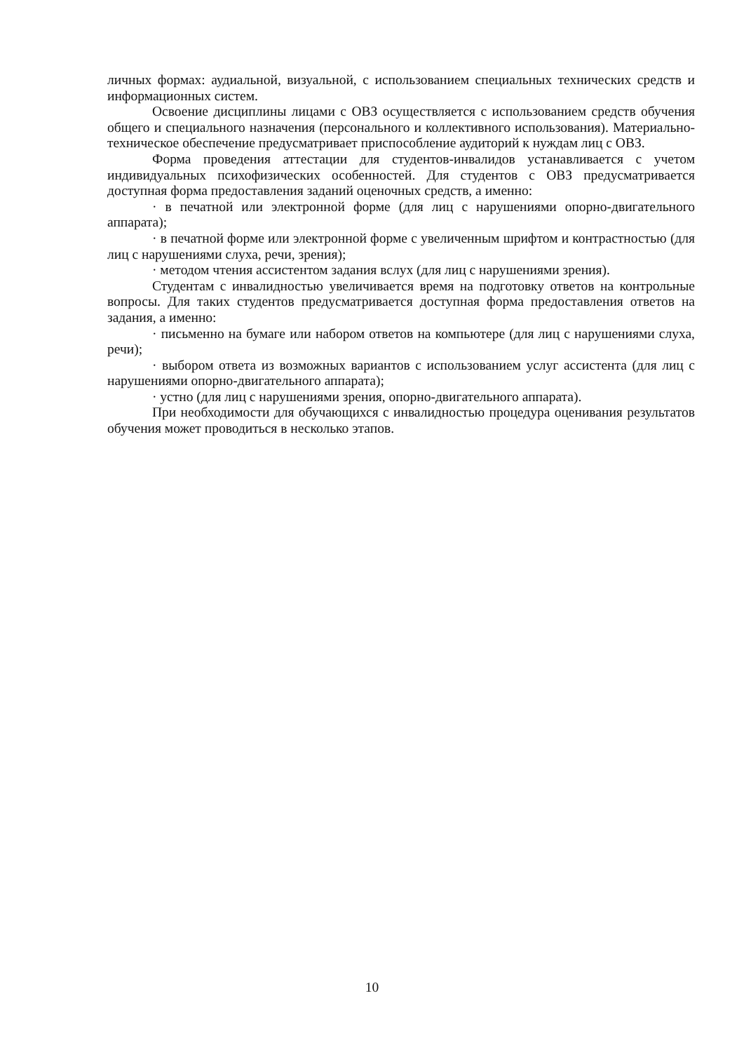личных формах: аудиальной, визуальной, с использованием специальных технических средств и информационных систем.
Освоение дисциплины лицами с ОВЗ осуществляется с использованием средств обучения общего и специального назначения (персонального и коллективного использования). Материально-техническое обеспечение предусматривает приспособление аудиторий к нуждам лиц с ОВЗ.
Форма проведения аттестации для студентов-инвалидов устанавливается с учетом индивидуальных психофизических особенностей. Для студентов с ОВЗ предусматривается доступная форма предоставления заданий оценочных средств, а именно:
· в печатной или электронной форме (для лиц с нарушениями опорно-двигательного аппарата);
· в печатной форме или электронной форме с увеличенным шрифтом и контрастностью (для лиц с нарушениями слуха, речи, зрения);
· методом чтения ассистентом задания вслух (для лиц с нарушениями зрения).
Студентам с инвалидностью увеличивается время на подготовку ответов на контрольные вопросы. Для таких студентов предусматривается доступная форма предоставления ответов на задания, а именно:
· письменно на бумаге или набором ответов на компьютере (для лиц с нарушениями слуха, речи);
· выбором ответа из возможных вариантов с использованием услуг ассистента (для лиц с нарушениями опорно-двигательного аппарата);
· устно (для лиц с нарушениями зрения, опорно-двигательного аппарата).
При необходимости для обучающихся с инвалидностью процедура оценивания результатов обучения может проводиться в несколько этапов.
10